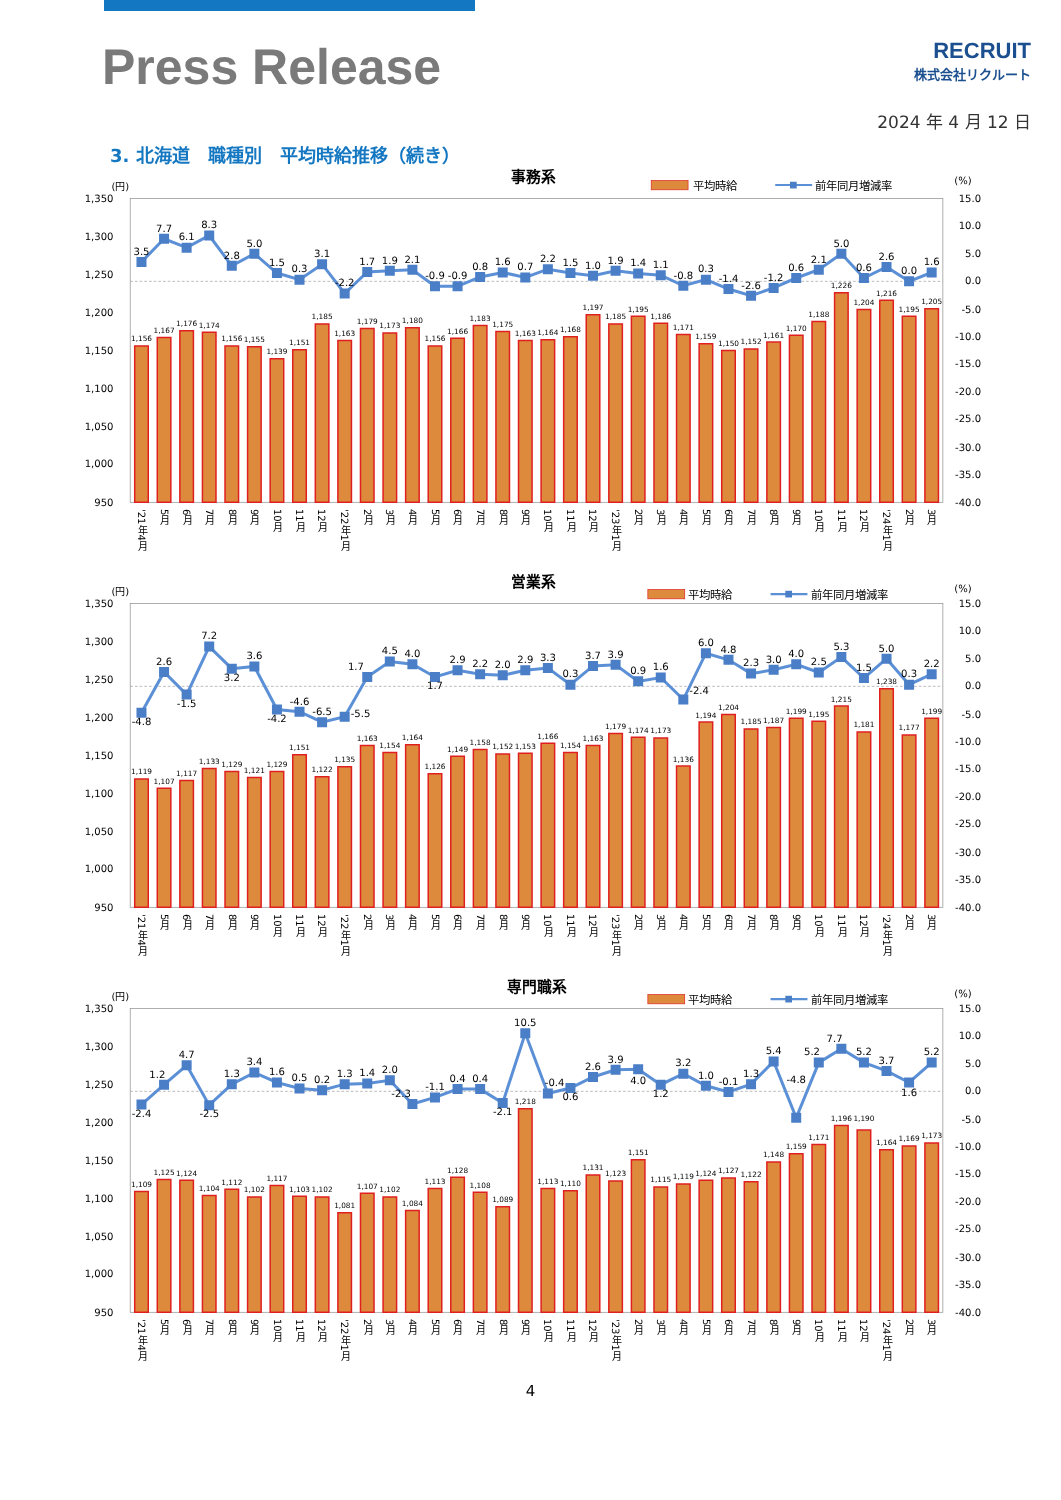Press Release
RECRUIT
株式会社リクルート
2024 年 4 月 12 日
3. 北海道　職種別　平均時給推移（続き）
事務系
(円)
平均時給
前年同月増減率
(%)
1,350
1,300
1,250
1,200
1,150
1,100
1,050
1,000
950
15.0
10.0
5.0
0.0
-5.0
-10.0
-15.0
-20.0
-25.0
-30.0
-35.0
-40.0
1,156
1,167
1,176
1,174
1,156
1,155
1,139
1,151
1,185
1,163
1,179
1,173
1,180
1,156
1,166
1,183
1,175
1,163
1,164
1,168
1,197
1,185
1,195
1,186
1,171
1,159
1,150
1,152
1,161
1,170
1,188
1,226
1,204
1,216
1,195
1,205
3.5
7.7
6.1
8.3
2.8
5.0
1.5
0.3
3.1
-2.2
1.7
1.9
2.1
-0.9
-0.9
0.8
1.6
0.7
2.2
1.5
1.0
1.9
1.4
1.1
-0.8
0.3
-1.4
-2.6
-1.2
0.6
2.1
5.0
0.6
2.6
0.0
1.6
'21年4月
5月
6月
7月
8月
9月
10月
11月
12月
'22年1月
2月
3月
4月
5月
6月
7月
8月
9月
10月
11月
12月
'23年1月
2月
3月
4月
5月
6月
7月
8月
9月
10月
11月
12月
'24年1月
2月
3月
営業系
(円)
平均時給
前年同月増減率
(%)
1,350
1,300
1,250
1,200
1,150
1,100
1,050
1,000
950
15.0
10.0
5.0
0.0
-5.0
-10.0
-15.0
-20.0
-25.0
-30.0
-35.0
-40.0
1,119
1,107
1,117
1,133
1,129
1,121
1,129
1,151
1,122
1,135
1,163
1,154
1,164
1,126
1,149
1,158
1,152
1,153
1,166
1,154
1,163
1,179
1,174
1,173
1,136
1,194
1,204
1,185
1,187
1,199
1,195
1,215
1,181
1,238
1,177
1,199
-4.8
2.6
-1.5
7.2
3.2
3.6
-4.2
-4.6
-6.5
-5.5
1.7
4.5
4.0
1.7
2.9
2.2
2.0
2.9
3.3
0.3
3.7
3.9
0.9
1.6
-2.4
6.0
4.8
2.3
3.0
4.0
2.5
5.3
1.5
5.0
0.3
2.2
'21年4月
5月
6月
7月
8月
9月
10月
11月
12月
'22年1月
2月
3月
4月
5月
6月
7月
8月
9月
10月
11月
12月
'23年1月
2月
3月
4月
5月
6月
7月
8月
9月
10月
11月
12月
'24年1月
2月
3月
専門職系
(円)
平均時給
前年同月増減率
(%)
1,350
1,300
1,250
1,200
1,150
1,100
1,050
1,000
950
15.0
10.0
5.0
0.0
-5.0
-10.0
-15.0
-20.0
-25.0
-30.0
-35.0
-40.0
1,109
1,125
1,124
1,104
1,112
1,102
1,117
1,103
1,102
1,081
1,107
1,102
1,084
1,113
1,128
1,108
1,089
1,218
1,113
1,110
1,131
1,123
1,151
1,115
1,119
1,124
1,127
1,122
1,148
1,159
1,171
1,196
1,190
1,164
1,169
1,173
-2.4
1.2
4.7
-2.5
1.3
3.4
1.6
0.5
0.2
1.3
1.4
2.0
-2.3
-1.1
0.4
0.4
-2.1
10.5
-0.4
0.6
2.6
3.9
4.0
1.2
3.2
1.0
-0.1
1.3
5.4
-4.8
5.2
7.7
5.2
3.7
1.6
5.2
'21年4月
5月
6月
7月
8月
9月
10月
11月
12月
'22年1月
2月
3月
4月
5月
6月
7月
8月
9月
10月
11月
12月
'23年1月
2月
3月
4月
5月
6月
7月
8月
9月
10月
11月
12月
'24年1月
2月
3月
4